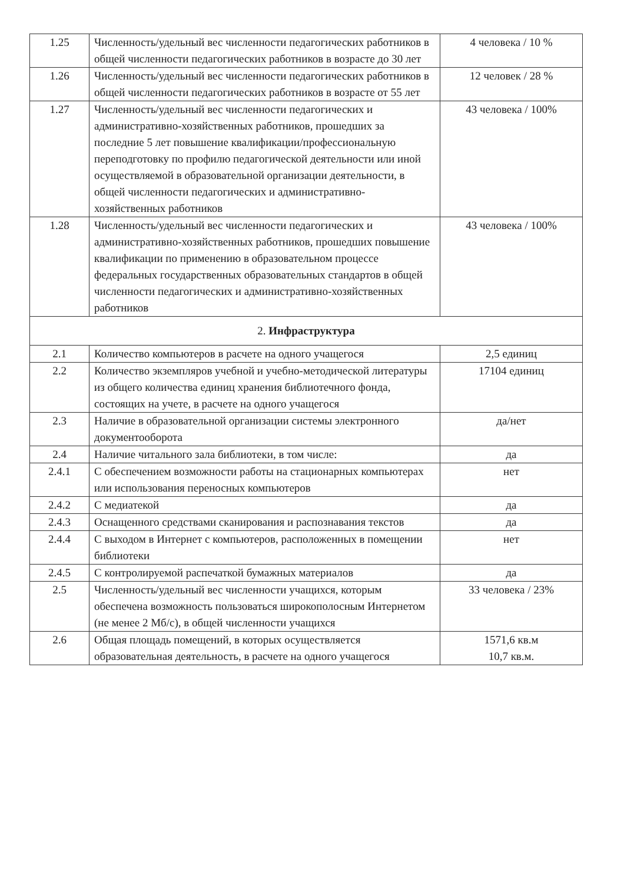| 1.25 | Численность/удельный вес численности педагогических работников в общей численности педагогических работников в возрасте до 30 лет | 4 человека / 10 % |
| 1.26 | Численность/удельный вес численности педагогических работников в общей численности педагогических работников в возрасте от 55 лет | 12 человек / 28 % |
| 1.27 | Численность/удельный вес численности педагогических и административно-хозяйственных работников, прошедших за последние 5 лет повышение квалификации/профессиональную переподготовку по профилю педагогической деятельности или иной осуществляемой в образовательной организации деятельности, в общей численности педагогических и административно-хозяйственных работников | 43 человека / 100% |
| 1.28 | Численность/удельный вес численности педагогических и административно-хозяйственных работников, прошедших повышение квалификации по применению в образовательном процессе федеральных государственных образовательных стандартов в общей численности педагогических и административно-хозяйственных работников | 43 человека / 100% |
| 2. Инфраструктура | | |
| 2.1 | Количество компьютеров в расчете на одного учащегося | 2,5 единиц |
| 2.2 | Количество экземпляров учебной и учебно-методической литературы из общего количества единиц хранения библиотечного фонда, состоящих на учете, в расчете на одного учащегося | 17104 единиц |
| 2.3 | Наличие в образовательной организации системы электронного документооборота | да/нет |
| 2.4 | Наличие читального зала библиотеки, в том числе: | да |
| 2.4.1 | С обеспечением возможности работы на стационарных компьютерах или использования переносных компьютеров | нет |
| 2.4.2 | С медиатекой | да |
| 2.4.3 | Оснащенного средствами сканирования и распознавания текстов | да |
| 2.4.4 | С выходом в Интернет с компьютеров, расположенных в помещении библиотеки | нет |
| 2.4.5 | С контролируемой распечаткой бумажных материалов | да |
| 2.5 | Численность/удельный вес численности учащихся, которым обеспечена возможность пользоваться широкополосным Интернетом (не менее 2 Мб/с), в общей численности учащихся | 33 человека / 23% |
| 2.6 | Общая площадь помещений, в которых осуществляется образовательная деятельность, в расчете на одного учащегося | 1571,6 кв.м 10,7 кв.м. |